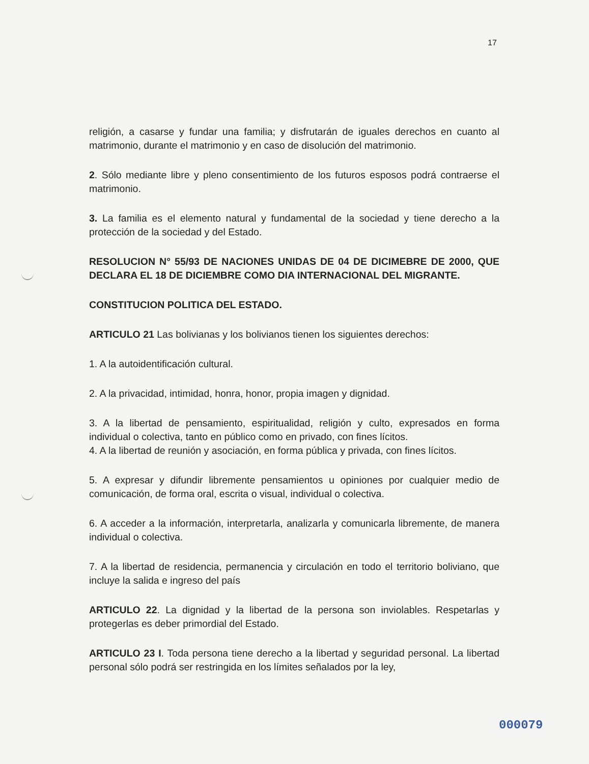17
religión, a casarse y fundar una familia; y disfrutarán de iguales derechos en cuanto al matrimonio, durante el matrimonio y en caso de disolución del matrimonio.
2. Sólo mediante libre y pleno consentimiento de los futuros esposos podrá contraerse el matrimonio.
3. La familia es el elemento natural y fundamental de la sociedad y tiene derecho a la protección de la sociedad y del Estado.
RESOLUCION N° 55/93 DE NACIONES UNIDAS DE 04 DE DICIMEBRE DE 2000, QUE DECLARA EL 18 DE DICIEMBRE COMO DIA INTERNACIONAL DEL MIGRANTE.
CONSTITUCION POLITICA DEL ESTADO.
ARTICULO 21 Las bolivianas y los bolivianos tienen los siguientes derechos:
1. A la autoidentificación cultural.
2. A la privacidad, intimidad, honra, honor, propia imagen y dignidad.
3. A la libertad de pensamiento, espiritualidad, religión y culto, expresados en forma individual o colectiva, tanto en público como en privado, con fines lícitos.
4. A la libertad de reunión y asociación, en forma pública y privada, con fines lícitos.
5. A expresar y difundir libremente pensamientos u opiniones por cualquier medio de comunicación, de forma oral, escrita o visual, individual o colectiva.
6. A acceder a la información, interpretarla, analizarla y comunicarla libremente, de manera individual o colectiva.
7. A la libertad de residencia, permanencia y circulación en todo el territorio boliviano, que incluye la salida e ingreso del país
ARTICULO 22. La dignidad y la libertad de la persona son inviolables. Respetarlas y protegerlas es deber primordial del Estado.
ARTICULO 23 I. Toda persona tiene derecho a la libertad y seguridad personal. La libertad personal sólo podrá ser restringida en los límites señalados por la ley,
000079